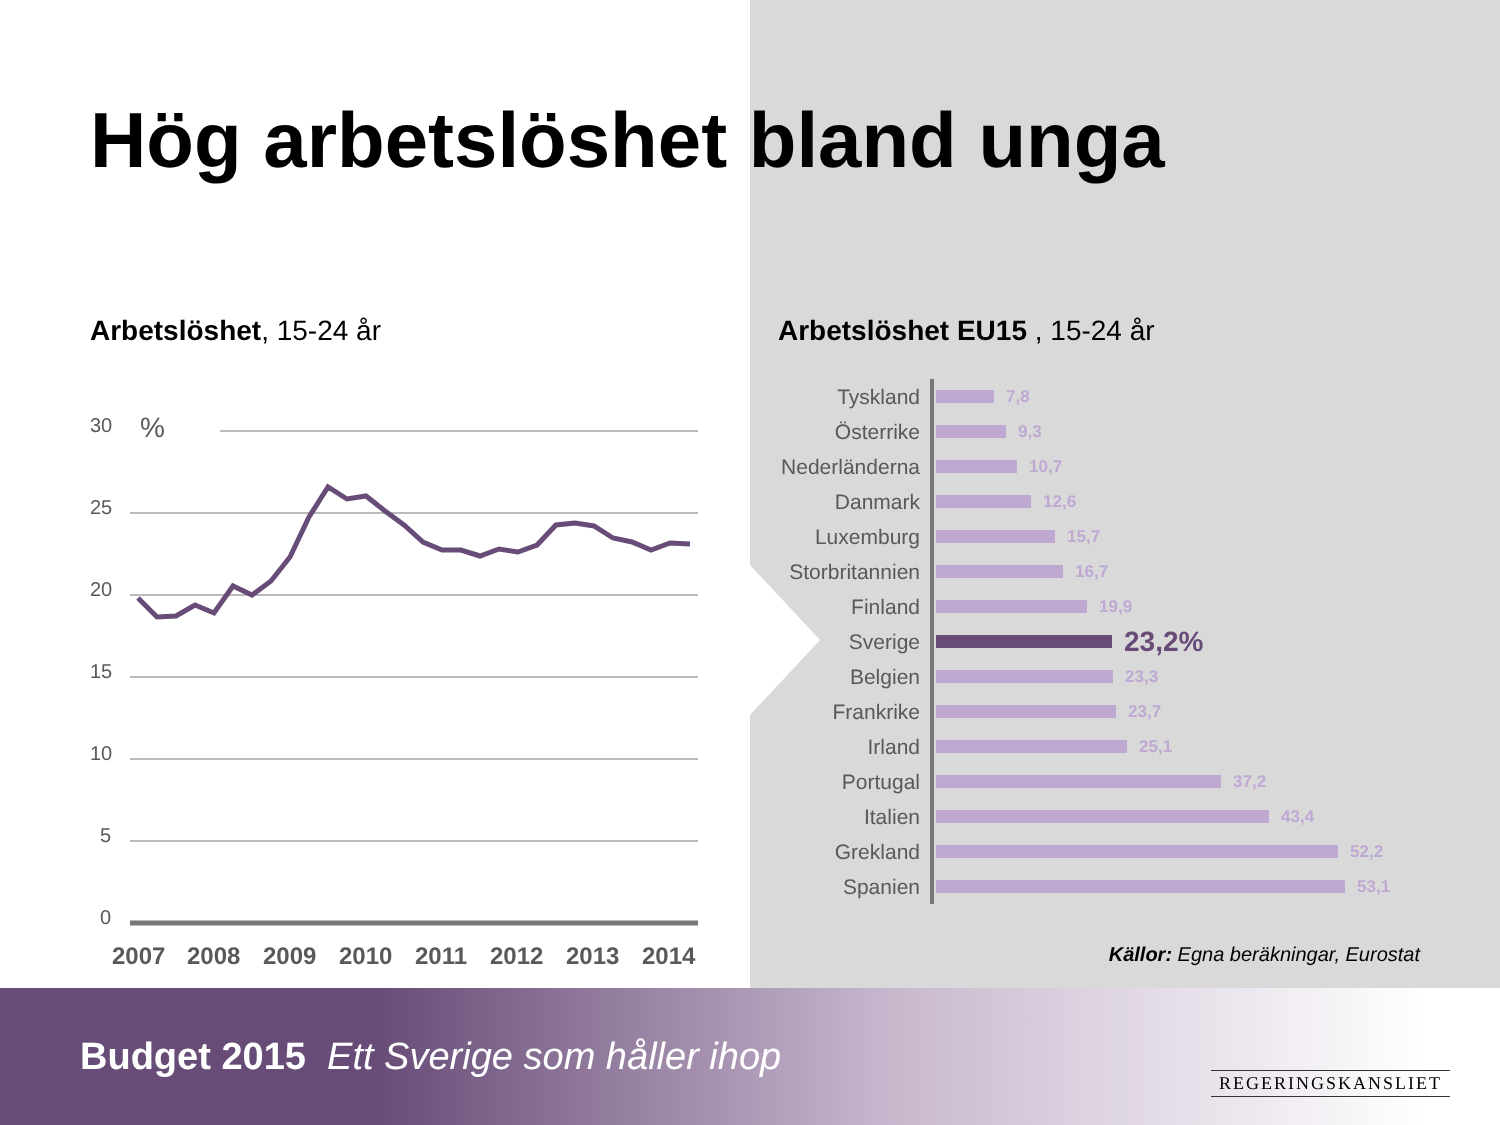Hög arbetslöshet bland unga
Arbetslöshet, 15-24 år
30
%
25
20
15
10
5
0
2007
2008
2009
2010
2011
2012
2013
2014
Arbetslöshet EU15 , 15-24 år
Tyskland 7,8
Österrike 9,3
Nederländerna 10,7
Danmark 12,6
Luxemburg 15,7
Storbritannien 16,7
Finland 19,9
Sverige 23,2%
Belgien 23,3
Frankrike 23,7
Irland 25,1
Portugal 37,2
Italien 43,4
Grekland 52,2
Spanien 53,1
Källor: Egna beräkningar, Eurostat
Budget 2015 Ett Sverige som håller ihop
REGERINGSKANSLIET